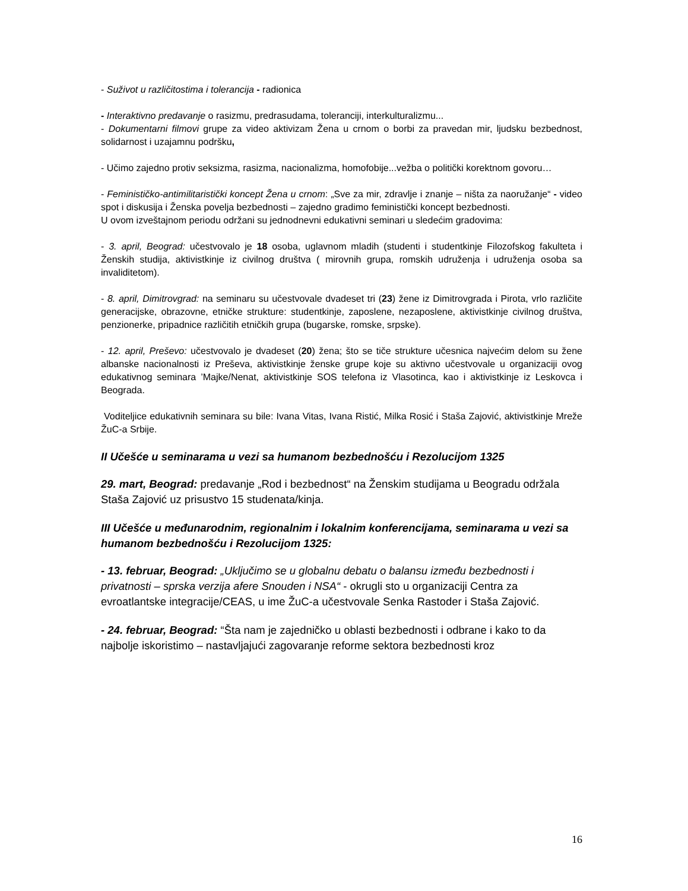- Suživot u različitostima i tolerancija - radionica
- Interaktivno predavanje o rasizmu, predrasudama, toleranciji, interkulturalizmu...
- Dokumentarni filmovi grupe za video aktivizam Žena u crnom o borbi za pravedan mir, ljudsku bezbednost, solidarnost i uzajamnu podršku,
- Učimo zajedno protiv seksizma, rasizma, nacionalizma, homofobije...vežba o politički korektnom govoru…
- Feminističko-antimilitaristički koncept Žena u crnom: „Sve za mir, zdravlje i znanje – ništa za naoružanje“ - video spot i diskusija i Ženska povelja bezbednosti – zajedno gradimo feministički koncept bezbednosti.
U ovom izveštajnom periodu održani su jednodnevni edukativni seminari u sledećim gradovima:
- 3. april, Beograd: učestvovalo je 18 osoba, uglavnom mladih (studenti i studentkinje Filozofskog fakulteta i Ženskih studija, aktivistkinje iz civilnog društva ( mirovnih grupa, romskih udruženja i udruženja osoba sa invaliditetom).
- 8. april, Dimitrovgrad: na seminaru su učestvovale dvadeset tri (23) žene iz Dimitrovgrada i Pirota, vrlo različite generacijske, obrazovne, etničke strukture: studentkinje, zaposlene, nezaposlene, aktivistkinje civilnog društva, penzionerke, pripadnice različitih etničkih grupa (bugarske, romske, srpske).
- 12. april, Preševo: učestvovalo je dvadeset (20) žena; što se tiče strukture učesnica najvećim delom su žene albanske nacionalnosti iz Preševa, aktivistkinje ženske grupe koje su aktivno učestvovale u organizaciji ovog edukativnog seminara ’Majke/Nenat, aktivistkinje SOS telefona iz Vlasotinca, kao i aktivistkinje iz Leskovca i Beograda.
Voditeljice edukativnih seminara su bile: Ivana Vitas, Ivana Ristić, Milka Rosić i Staša Zajović, aktivistkinje Mreže ŽuC-a Srbije.
II Učešće u seminarama u vezi sa humanom bezbednošću i Rezolucijom 1325
29. mart, Beograd: predavanje „Rod i bezbednost“ na Ženskim studijama u Beogradu održala Staša Zajović uz prisustvo 15 studenata/kinja.
III Učešće u međunarodnim, regionalnim i lokalnim konferencijama, seminarama u vezi sa humanom bezbednošću i Rezolucijom 1325:
- 13. februar, Beograd: „Uključimo se u globalnu debatu o balansu između bezbednosti i privatnosti – sprska verzija afere Snouden i NSA“ - okrugli sto u organizaciji Centra za evroatlantske integracije/CEAS, u ime ŽuC-a učestvovale Senka Rastoder i Staša Zajović.
- 24. februar, Beograd: “Šta nam je zajedničko u oblasti bezbednosti i odbrane i kako to da najbolje iskoristimo – nastavljajući zagovaranje reforme sektora bezbednosti kroz
16